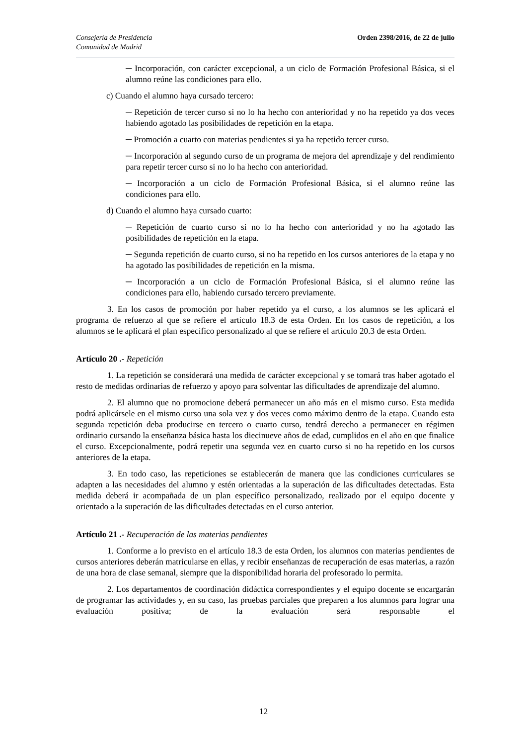Consejería de Presidencia
Comunidad de Madrid
Orden 2398/2016, de 22 de julio
─ Incorporación, con carácter excepcional, a un ciclo de Formación Profesional Básica, si el alumno reúne las condiciones para ello.
c) Cuando el alumno haya cursado tercero:
─ Repetición de tercer curso si no lo ha hecho con anterioridad y no ha repetido ya dos veces habiendo agotado las posibilidades de repetición en la etapa.
─ Promoción a cuarto con materias pendientes si ya ha repetido tercer curso.
─ Incorporación al segundo curso de un programa de mejora del aprendizaje y del rendimiento para repetir tercer curso si no lo ha hecho con anterioridad.
─ Incorporación a un ciclo de Formación Profesional Básica, si el alumno reúne las condiciones para ello.
d) Cuando el alumno haya cursado cuarto:
─ Repetición de cuarto curso si no lo ha hecho con anterioridad y no ha agotado las posibilidades de repetición en la etapa.
─ Segunda repetición de cuarto curso, si no ha repetido en los cursos anteriores de la etapa y no ha agotado las posibilidades de repetición en la misma.
─ Incorporación a un ciclo de Formación Profesional Básica, si el alumno reúne las condiciones para ello, habiendo cursado tercero previamente.
3. En los casos de promoción por haber repetido ya el curso, a los alumnos se les aplicará el programa de refuerzo al que se refiere el artículo 18.3 de esta Orden. En los casos de repetición, a los alumnos se le aplicará el plan específico personalizado al que se refiere el artículo 20.3 de esta Orden.
Artículo 20 .- Repetición
1. La repetición se considerará una medida de carácter excepcional y se tomará tras haber agotado el resto de medidas ordinarias de refuerzo y apoyo para solventar las dificultades de aprendizaje del alumno.
2. El alumno que no promocione deberá permanecer un año más en el mismo curso. Esta medida podrá aplicársele en el mismo curso una sola vez y dos veces como máximo dentro de la etapa. Cuando esta segunda repetición deba producirse en tercero o cuarto curso, tendrá derecho a permanecer en régimen ordinario cursando la enseñanza básica hasta los diecinueve años de edad, cumplidos en el año en que finalice el curso. Excepcionalmente, podrá repetir una segunda vez en cuarto curso si no ha repetido en los cursos anteriores de la etapa.
3. En todo caso, las repeticiones se establecerán de manera que las condiciones curriculares se adapten a las necesidades del alumno y estén orientadas a la superación de las dificultades detectadas. Esta medida deberá ir acompañada de un plan específico personalizado, realizado por el equipo docente y orientado a la superación de las dificultades detectadas en el curso anterior.
Artículo 21 .- Recuperación de las materias pendientes
1. Conforme a lo previsto en el artículo 18.3 de esta Orden, los alumnos con materias pendientes de cursos anteriores deberán matricularse en ellas, y recibir enseñanzas de recuperación de esas materias, a razón de una hora de clase semanal, siempre que la disponibilidad horaria del profesorado lo permita.
2. Los departamentos de coordinación didáctica correspondientes y el equipo docente se encargarán de programar las actividades y, en su caso, las pruebas parciales que preparen a los alumnos para lograr una evaluación positiva; de la evaluación será responsable el
12